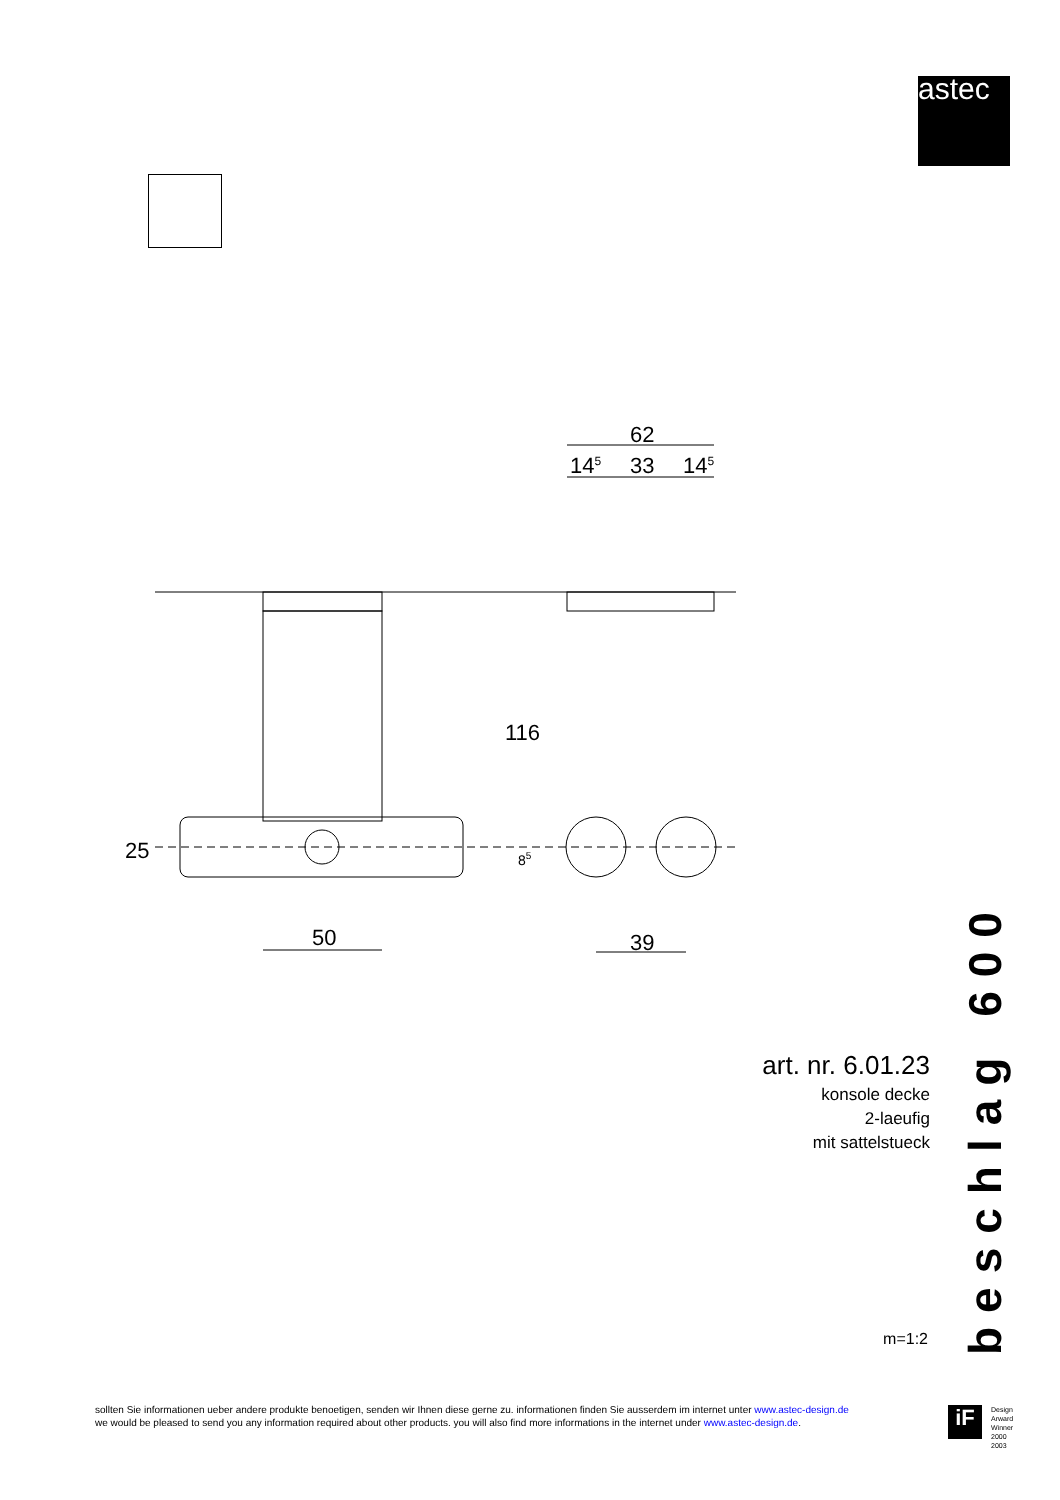astec
62
145
33
145
50
39
116
25
85
art. nr. 6.01.23
konsole decke
2-laeufig
mit sattelstueck
m=1:2
beschlag 600
sollten Sie informationen ueber andere produkte benoetigen, senden wir Ihnen diese gerne zu. informationen finden Sie ausserdem im internet unter www.astec-design.de
we would be pleased to send you any information required about other products. you will also find more informations in the internet under www.astec-design.de.
iF
Design
Arward
Winner
2000
2003